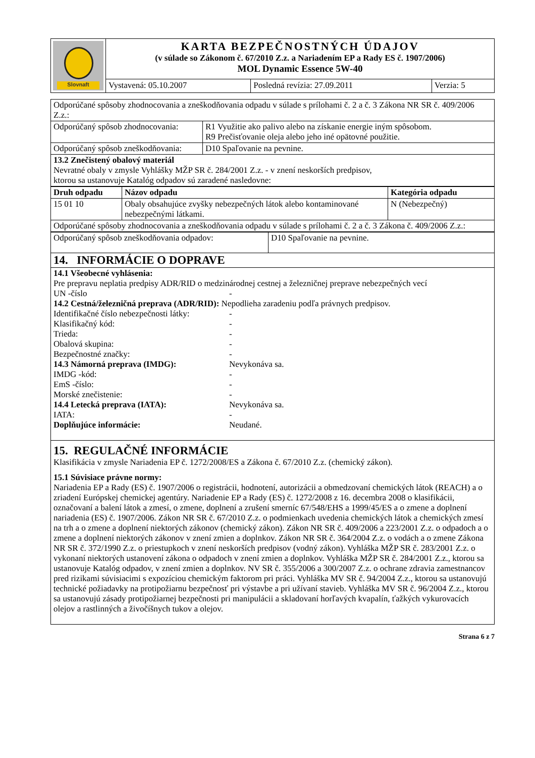| Slovnaft | KARTA BEZPEČNOSTNÝCH ÚDAJOV (v súlade so Zákonom č. 67/2010 Z.z. a Nariadením EP a Rady ES č. 1907/2006) MOL Dynamic Essence 5W-40 | | |
| | Vystavená: 05.10.2007 | Posledná revízia: 27.09.2011 | Verzia: 5 |
| Odporúčané spôsoby zhodnocovania a zneškodňovania odpadu v súlade s prílohami č. 2 a č. 3 Zákona NR SR č. 409/2006 Z.z.: | |
| Odporúčaný spôsob zhodnocovania: | R1 Využitie ako palivo alebo na získanie energie iným spôsobom. R9 Prečisťovanie oleja alebo jeho iné opätovné použitie. |
| Odporúčaný spôsob zneškodňovania: | D10 Spaľovanie na pevnine. |
| 13.2 Znečistený obalový materiál Nevratné obaly v zmysle Vyhlášky MŽP SR č. 284/2001 Z.z. - v znení neskorších predpisov, ktorou sa ustanovuje Katalóg odpadov sú zaradené nasledovne: | |
| Druh odpadu | Názov odpadu | Kategória odpadu |
| --- | --- | --- |
| 15 01 10 | Obaly obsahujúce zvyšky nebezpečných látok alebo kontaminované nebezpečnými látkami. | N (Nebezpečný) |
| Odporúčané spôsoby zhodnocovania a zneškodňovania odpadu v súlade s prílohami č. 2 a č. 3 Zákona č. 409/2006 Z.z.: | | |
| Odporúčaný spôsob zneškodňovania odpadov: | D10 Spaľovanie na pevnine. |
14. INFORMÁCIE O DOPRAVE
14.1 Všeobecné vyhlásenia:
Pre prepravu neplatia predpisy ADR/RID o medzinárodnej cestnej a železničnej preprave nebezpečných vecí
UN -číslo -
14.2 Cestná/železničná preprava (ADR/RID): Nepodlieha zaradeniu podľa právnych predpisov.
Identifikačné číslo nebezpečnosti látky: -
Klasifikačný kód: -
Trieda: -
Obalová skupina: -
Bezpečnostné značky: -
14.3 Námorná preprava (IMDG): Nevykonáva sa.
IMDG -kód: -
EmS -číslo: -
Morské znečistenie: -
14.4 Letecká preprava (IATA): Nevykonáva sa.
IATA: -
Doplňujúce informácie: Neudané.
15. REGULAČNÉ INFORMÁCIE
Klasifikácia v zmysle Nariadenia EP č. 1272/2008/ES a Zákona č. 67/2010 Z.z. (chemický zákon).
15.1 Súvisiace právne normy:
Nariadenia EP a Rady (ES) č. 1907/2006 o registrácii, hodnotení, autorizácii a obmedzovaní chemických látok (REACH) a o zriadení Európskej chemickej agentúry. Nariadenie EP a Rady (ES) č. 1272/2008 z 16. decembra 2008 o klasifikácii, označovaní a balení látok a zmesí, o zmene, doplnení a zrušení smerníc 67/548/EHS a 1999/45/ES a o zmene a doplnení nariadenia (ES) č. 1907/2006. Zákon NR SR č. 67/2010 Z.z. o podmienkach uvedenia chemických látok a chemických zmesí na trh a o zmene a doplnení niektorých zákonov (chemický zákon). Zákon NR SR č. 409/2006 a 223/2001 Z.z. o odpadoch a o zmene a doplnení niektorých zákonov v znení zmien a doplnkov. Zákon NR SR č. 364/2004 Z.z. o vodách a o zmene Zákona NR SR č. 372/1990 Z.z. o priestupkoch v znení neskorších predpisov (vodný zákon). Vyhláška MŽP SR č. 283/2001 Z.z. o vykonaní niektorých ustanovení zákona o odpadoch v znení zmien a doplnkov. Vyhláška MŽP SR č. 284/2001 Z.z., ktorou sa ustanovuje Katalóg odpadov, v znení zmien a doplnkov. NV SR č. 355/2006 a 300/2007 Z.z. o ochrane zdravia zamestnancov pred rizikami súvisiacimi s expozíciou chemickým faktorom pri práci. Vyhláška MV SR č. 94/2004 Z.z., ktorou sa ustanovujú technické požiadavky na protipožiarnu bezpečnosť pri výstavbe a pri užívaní stavieb. Vyhláška MV SR č. 96/2004 Z.z., ktorou sa ustanovujú zásady protipožiarnej bezpečnosti pri manipulácii a skladovaní horľavých kvapalín, ťažkých vykurovacích olejov a rastlinných a živočíšnych tukov a olejov.
Strana 6 z 7